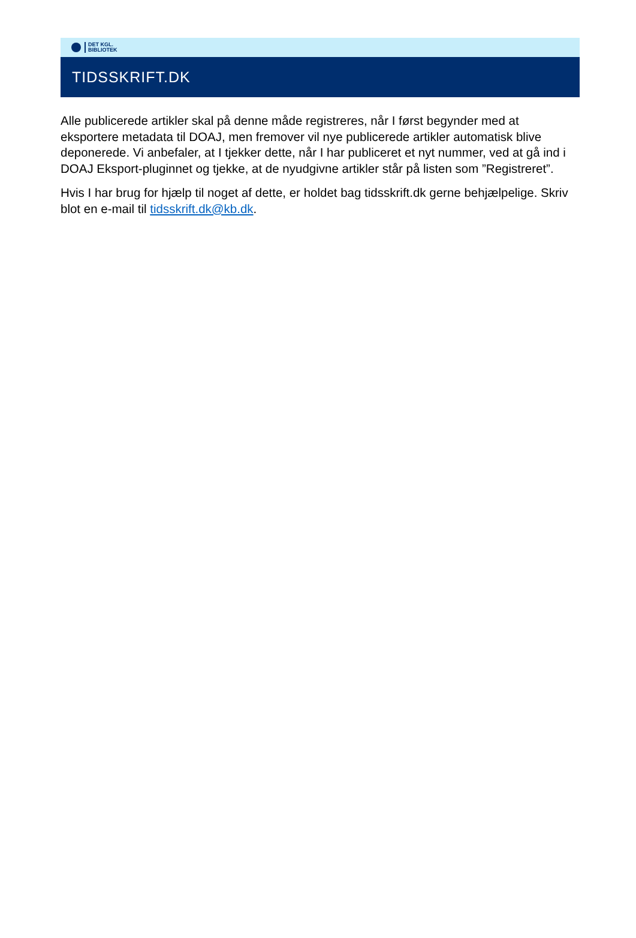DET KGL.
BIBLIOTEK
TIDSSKRIFT.DK
Alle publicerede artikler skal på denne måde registreres, når I først begynder med at eksportere metadata til DOAJ, men fremover vil nye publicerede artikler automatisk blive deponerede. Vi anbefaler, at I tjekker dette, når I har publiceret et nyt nummer, ved at gå ind i DOAJ Eksport-pluginnet og tjekke, at de nyudgivne artikler står på listen som ”Registreret”.
Hvis I har brug for hjælp til noget af dette, er holdet bag tidsskrift.dk gerne behjælpelige. Skriv blot en e-mail til tidsskrift.dk@kb.dk.